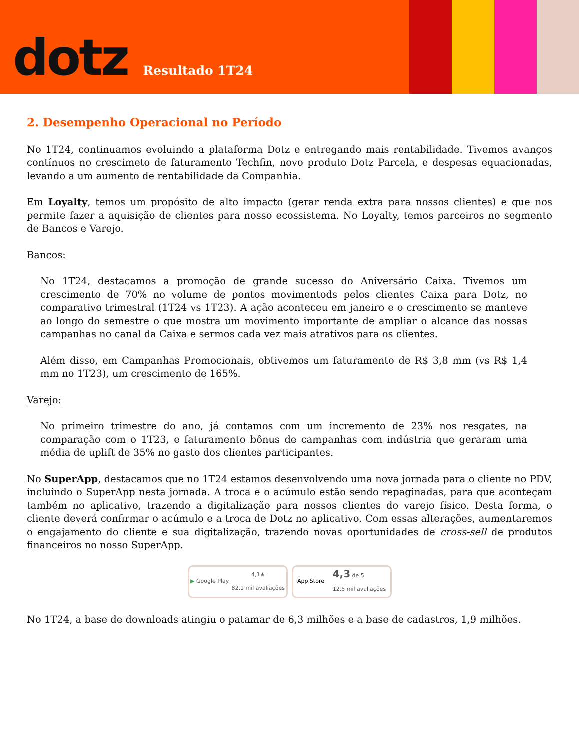dotz
Resultado 1T24
2. Desempenho Operacional no Período
No 1T24, continuamos evoluindo a plataforma Dotz e entregando mais rentabilidade. Tivemos avanços contínuos no crescimeto de faturamento Techfin, novo produto Dotz Parcela, e despesas equacionadas, levando a um aumento de rentabilidade da Companhia.
Em Loyalty, temos um propósito de alto impacto (gerar renda extra para nossos clientes) e que nos permite fazer a aquisição de clientes para nosso ecossistema. No Loyalty, temos parceiros no segmento de Bancos e Varejo.
Bancos:
No 1T24, destacamos a promoção de grande sucesso do Aniversário Caixa. Tivemos um crescimento de 70% no volume de pontos movimentods pelos clientes Caixa para Dotz, no comparativo trimestral (1T24 vs 1T23). A ação aconteceu em janeiro e o crescimento se manteve ao longo do semestre o que mostra um movimento importante de ampliar o alcance das nossas campanhas no canal da Caixa e sermos cada vez mais atrativos para os clientes.
Além disso, em Campanhas Promocionais, obtivemos um faturamento de R$ 3,8 mm (vs R$ 1,4 mm no 1T23), um crescimento de 165%.
Varejo:
No primeiro trimestre do ano, já contamos com um incremento de 23% nos resgates, na comparação com o 1T23, e faturamento bônus de campanhas com indústria que geraram uma média de uplift de 35% no gasto dos clientes participantes.
No SuperApp, destacamos que no 1T24 estamos desenvolvendo uma nova jornada para o cliente no PDV, incluindo o SuperApp nesta jornada. A troca e o acúmulo estão sendo repaginadas, para que aconteçam também no aplicativo, trazendo a digitalização para nossos clientes do varejo físico. Desta forma, o cliente deverá confirmar o acúmulo e a troca de Dotz no aplicativo. Com essas alterações, aumentaremos o engajamento do cliente e sua digitalização, trazendo novas oportunidades de cross-sell de produtos financeiros no nosso SuperApp.
▶ Google Play 4,1★
82,1 mil avaliações
App Store 4,3 de 5
12,5 mil avaliações
No 1T24, a base de downloads atingiu o patamar de 6,3 milhões e a base de cadastros, 1,9 milhões.